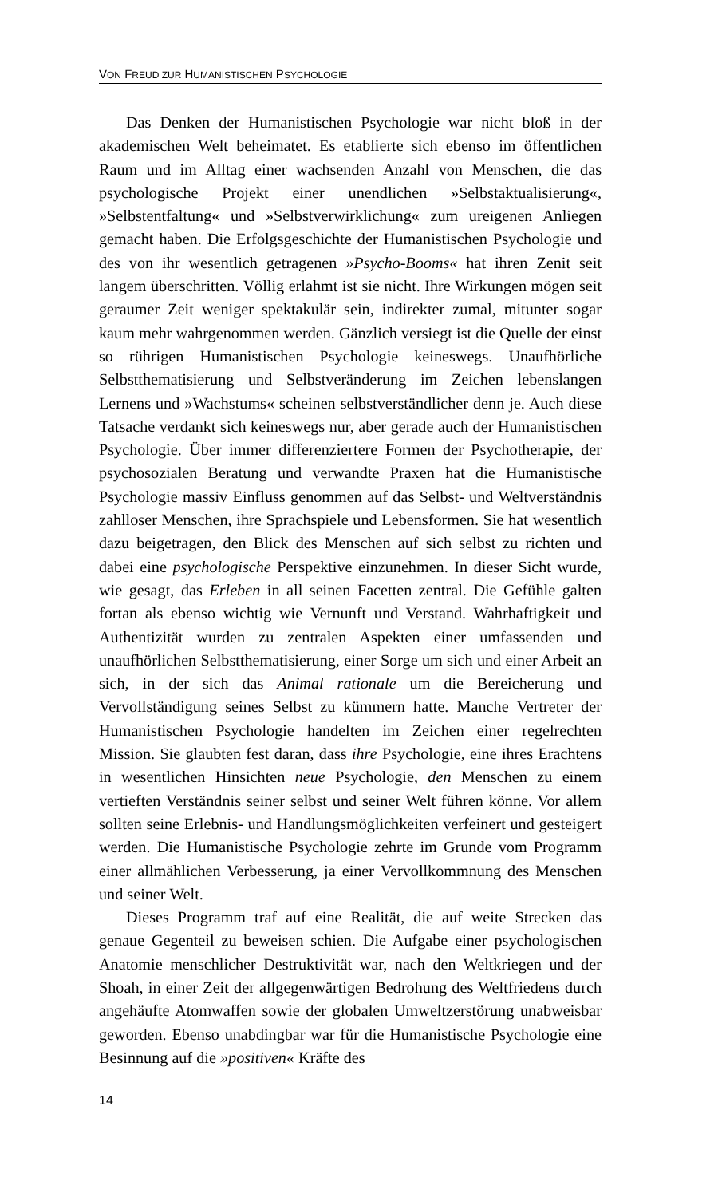VON FREUD ZUR HUMANISTISCHEN PSYCHOLOGIE
Das Denken der Humanistischen Psychologie war nicht bloß in der akademischen Welt beheimatet. Es etablierte sich ebenso im öffentlichen Raum und im Alltag einer wachsenden Anzahl von Menschen, die das psychologische Projekt einer unendlichen »Selbstaktualisierung«, »Selbstentfaltung« und »Selbstverwirklichung« zum ureigenen Anliegen gemacht haben. Die Erfolgsgeschichte der Humanistischen Psychologie und des von ihr wesentlich getragenen »Psycho-Booms« hat ihren Zenit seit langem überschritten. Völlig erlahmt ist sie nicht. Ihre Wirkungen mögen seit geraumer Zeit weniger spektakulär sein, indirekter zumal, mitunter sogar kaum mehr wahrgenommen werden. Gänzlich versiegt ist die Quelle der einst so rührigen Humanistischen Psychologie keineswegs. Unaufhörliche Selbstthematisierung und Selbstveränderung im Zeichen lebenslangen Lernens und »Wachstums« scheinen selbstverständlicher denn je. Auch diese Tatsache verdankt sich keineswegs nur, aber gerade auch der Humanistischen Psychologie. Über immer differenziertere Formen der Psychotherapie, der psychosozialen Beratung und verwandte Praxen hat die Humanistische Psychologie massiv Einfluss genommen auf das Selbst- und Weltverständnis zahlloser Menschen, ihre Sprachspiele und Lebensformen. Sie hat wesentlich dazu beigetragen, den Blick des Menschen auf sich selbst zu richten und dabei eine psychologische Perspektive einzunehmen. In dieser Sicht wurde, wie gesagt, das Erleben in all seinen Facetten zentral. Die Gefühle galten fortan als ebenso wichtig wie Vernunft und Verstand. Wahrhaftigkeit und Authentizität wurden zu zentralen Aspekten einer umfassenden und unaufhörlichen Selbstthematisierung, einer Sorge um sich und einer Arbeit an sich, in der sich das Animal rationale um die Bereicherung und Vervollständigung seines Selbst zu kümmern hatte. Manche Vertreter der Humanistischen Psychologie handelten im Zeichen einer regelrechten Mission. Sie glaubten fest daran, dass ihre Psychologie, eine ihres Erachtens in wesentlichen Hinsichten neue Psychologie, den Menschen zu einem vertieften Verständnis seiner selbst und seiner Welt führen könne. Vor allem sollten seine Erlebnis- und Handlungsmöglichkeiten verfeinert und gesteigert werden. Die Humanistische Psychologie zehrte im Grunde vom Programm einer allmählichen Verbesserung, ja einer Vervollkommnung des Menschen und seiner Welt.
Dieses Programm traf auf eine Realität, die auf weite Strecken das genaue Gegenteil zu beweisen schien. Die Aufgabe einer psychologischen Anatomie menschlicher Destruktivität war, nach den Weltkriegen und der Shoah, in einer Zeit der allgegenwärtigen Bedrohung des Weltfriedens durch angehäufte Atomwaffen sowie der globalen Umweltzerstörung unabweisbar geworden. Ebenso unabdingbar war für die Humanistische Psychologie eine Besinnung auf die »positiven« Kräfte des
14